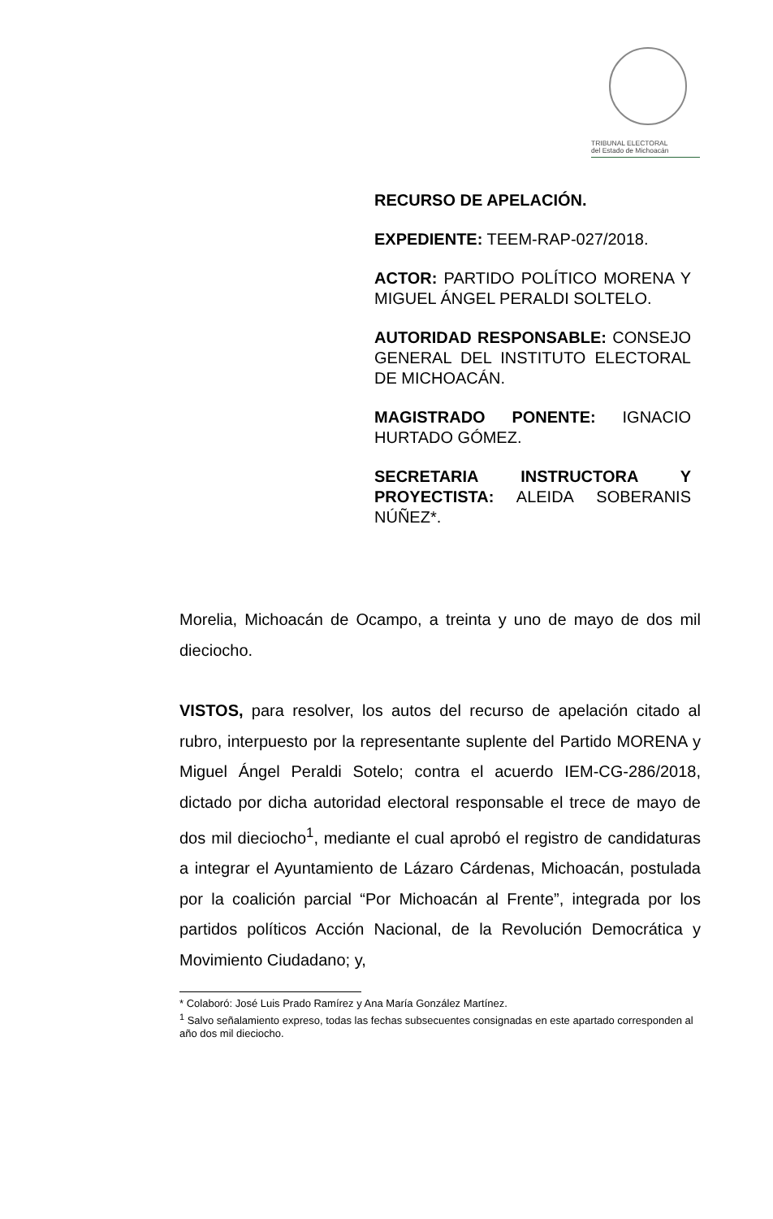TRIBUNAL ELECTORAL
del Estado de Michoacán
RECURSO DE APELACIÓN.
EXPEDIENTE: TEEM-RAP-027/2018.
ACTOR: PARTIDO POLÍTICO MORENA Y MIGUEL ÁNGEL PERALDI SOLTELO.
AUTORIDAD RESPONSABLE: CONSEJO GENERAL DEL INSTITUTO ELECTORAL DE MICHOACÁN.
MAGISTRADO PONENTE: IGNACIO HURTADO GÓMEZ.
SECRETARIA INSTRUCTORA Y PROYECTISTA: ALEIDA SOBERANIS NÚÑEZ*.
Morelia, Michoacán de Ocampo, a treinta y uno de mayo de dos mil dieciocho.
VISTOS, para resolver, los autos del recurso de apelación citado al rubro, interpuesto por la representante suplente del Partido MORENA y Miguel Ángel Peraldi Sotelo; contra el acuerdo IEM-CG-286/2018, dictado por dicha autoridad electoral responsable el trece de mayo de dos mil dieciocho<sup>1</sup>, mediante el cual aprobó el registro de candidaturas a integrar el Ayuntamiento de Lázaro Cárdenas, Michoacán, postulada por la coalición parcial “Por Michoacán al Frente”, integrada por los partidos políticos Acción Nacional, de la Revolución Democrática y Movimiento Ciudadano; y,
* Colaboró: José Luis Prado Ramírez y Ana María González Martínez.
<sup>1</sup> Salvo señalamiento expreso, todas las fechas subsecuentes consignadas en este apartado corresponden al año dos mil dieciocho.